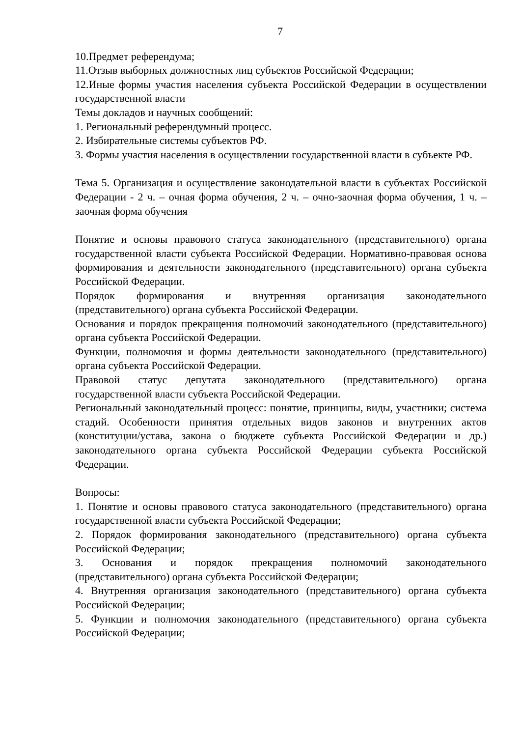7
10.Предмет референдума;
11.Отзыв выборных должностных лиц субъектов Российской Федерации;
12.Иные формы участия населения субъекта Российской Федерации в осуществлении государственной власти
Темы докладов и научных сообщений:
1. Региональный референдумный процесс.
2. Избирательные системы субъектов РФ.
3. Формы участия населения в осуществлении государственной власти в субъекте РФ.
Тема 5. Организация и осуществление законодательной власти в субъектах Российской Федерации - 2 ч. – очная форма обучения, 2 ч. – очно-заочная форма обучения, 1 ч. – заочная форма обучения
Понятие и основы правового статуса законодательного (представительного) органа государственной власти субъекта Российской Федерации. Нормативно-правовая основа формирования и деятельности законодательного (представительного) органа субъекта Российской Федерации.
Порядок формирования и внутренняя организация законодательного (представительного) органа субъекта Российской Федерации.
Основания и порядок прекращения полномочий законодательного (представительного) органа субъекта Российской Федерации.
Функции, полномочия и формы деятельности законодательного (представительного) органа субъекта Российской Федерации.
Правовой статус депутата законодательного (представительного) органа государственной власти субъекта Российской Федерации.
Региональный законодательный процесс: понятие, принципы, виды, участники; система стадий. Особенности принятия отдельных видов законов и внутренних актов (конституции/устава, закона о бюджете субъекта Российской Федерации и др.) законодательного органа субъекта Российской Федерации субъекта Российской Федерации.
Вопросы:
1. Понятие и основы правового статуса законодательного (представительного) органа государственной власти субъекта Российской Федерации;
2. Порядок формирования законодательного (представительного) органа субъекта Российской Федерации;
3. Основания и порядок прекращения полномочий законодательного (представительного) органа субъекта Российской Федерации;
4. Внутренняя организация законодательного (представительного) органа субъекта Российской Федерации;
5. Функции и полномочия законодательного (представительного) органа субъекта Российской Федерации;